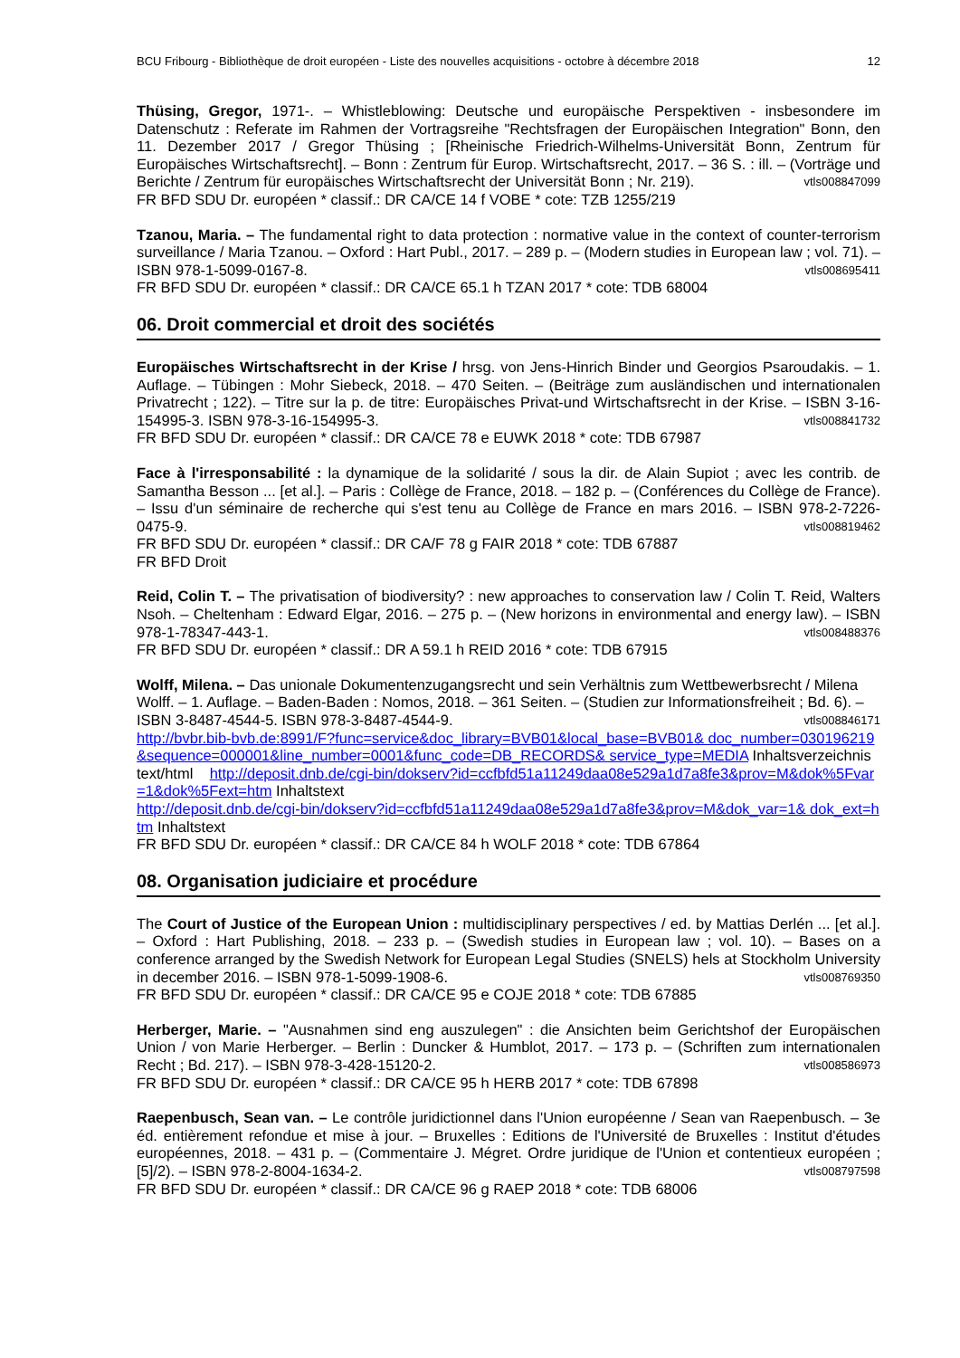BCU Fribourg - Bibliothèque de droit européen - Liste des nouvelles acquisitions - octobre à décembre 2018 12
Thüsing, Gregor, 1971-. – Whistleblowing: Deutsche und europäische Perspektiven - insbesondere im Datenschutz : Referate im Rahmen der Vortragsreihe "Rechtsfragen der Europäischen Integration" Bonn, den 11. Dezember 2017 / Gregor Thüsing ; [Rheinische Friedrich-Wilhelms-Universität Bonn, Zentrum für Europäisches Wirtschaftsrecht]. – Bonn : Zentrum für Europ. Wirtschaftsrecht, 2017. – 36 S. : ill. – (Vorträge und Berichte / Zentrum für europäisches Wirtschaftsrecht der Universität Bonn ; Nr. 219). vtls008847099
FR BFD SDU Dr. européen * classif.: DR CA/CE 14 f VOBE * cote: TZB 1255/219
Tzanou, Maria. – The fundamental right to data protection : normative value in the context of counter-terrorism surveillance / Maria Tzanou. – Oxford : Hart Publ., 2017. – 289 p. – (Modern studies in European law ; vol. 71). – ISBN 978-1-5099-0167-8. vtls008695411
FR BFD SDU Dr. européen * classif.: DR CA/CE 65.1 h TZAN 2017 * cote: TDB 68004
06. Droit commercial et droit des sociétés
Europäisches Wirtschaftsrecht in der Krise / hrsg. von Jens-Hinrich Binder und Georgios Psaroudakis. – 1. Auflage. – Tübingen : Mohr Siebeck, 2018. – 470 Seiten. – (Beiträge zum ausländischen und internationalen Privatrecht ; 122). – Titre sur la p. de titre: Europäisches Privat-und Wirtschaftsrecht in der Krise. – ISBN 3-16-154995-3. ISBN 978-3-16-154995-3. vtls008841732
FR BFD SDU Dr. européen * classif.: DR CA/CE 78 e EUWK 2018 * cote: TDB 67987
Face à l'irresponsabilité : la dynamique de la solidarité / sous la dir. de Alain Supiot ; avec les contrib. de Samantha Besson ... [et al.]. – Paris : Collège de France, 2018. – 182 p. – (Conférences du Collège de France). – Issu d'un séminaire de recherche qui s'est tenu au Collège de France en mars 2016. – ISBN 978-2-7226-0475-9. vtls008819462
FR BFD SDU Dr. européen * classif.: DR CA/F 78 g FAIR 2018 * cote: TDB 67887
FR BFD Droit
Reid, Colin T. – The privatisation of biodiversity? : new approaches to conservation law / Colin T. Reid, Walters Nsoh. – Cheltenham : Edward Elgar, 2016. – 275 p. – (New horizons in environmental and energy law). – ISBN 978-1-78347-443-1. vtls008488376
FR BFD SDU Dr. européen * classif.: DR A 59.1 h REID 2016 * cote: TDB 67915
Wolff, Milena. – Das unionale Dokumentenzugangsrecht und sein Verhältnis zum Wettbewerbsrecht / Milena Wolff. – 1. Auflage. – Baden-Baden : Nomos, 2018. – 361 Seiten. – (Studien zur Informationsfreiheit ; Bd. 6). – ISBN 3-8487-4544-5. ISBN 978-3-8487-4544-9. vtls008846171
http://bvbr.bib-bvb.de:8991/F?func=service&doc_library=BVB01&local_base=BVB01& doc_number=030196219&sequence=000001&line_number=0001&func_code=DB_RECORDS& service_type=MEDIA Inhaltsverzeichnis
text/html http://deposit.dnb.de/cgi-bin/dokserv?id=ccfbfd51a11249daa08e529a1d7a8fe3&prov=M&dok%5Fvar=1&dok%5Fext=htm Inhaltstext
http://deposit.dnb.de/cgi-bin/dokserv?id=ccfbfd51a11249daa08e529a1d7a8fe3&prov=M&dok_var=1& dok_ext=htm Inhaltstext
FR BFD SDU Dr. européen * classif.: DR CA/CE 84 h WOLF 2018 * cote: TDB 67864
08. Organisation judiciaire et procédure
The Court of Justice of the European Union : multidisciplinary perspectives / ed. by Mattias Derlén ... [et al.]. – Oxford : Hart Publishing, 2018. – 233 p. – (Swedish studies in European law ; vol. 10). – Bases on a conference arranged by the Swedish Network for European Legal Studies (SNELS) hels at Stockholm University in december 2016. – ISBN 978-1-5099-1908-6. vtls008769350
FR BFD SDU Dr. européen * classif.: DR CA/CE 95 e COJE 2018 * cote: TDB 67885
Herberger, Marie. – "Ausnahmen sind eng auszulegen" : die Ansichten beim Gerichtshof der Europäischen Union / von Marie Herberger. – Berlin : Duncker & Humblot, 2017. – 173 p. – (Schriften zum internationalen Recht ; Bd. 217). – ISBN 978-3-428-15120-2. vtls008586973
FR BFD SDU Dr. européen * classif.: DR CA/CE 95 h HERB 2017 * cote: TDB 67898
Raepenbusch, Sean van. – Le contrôle juridictionnel dans l'Union européenne / Sean van Raepenbusch. – 3e éd. entièrement refondue et mise à jour. – Bruxelles : Editions de l'Université de Bruxelles : Institut d'études européennes, 2018. – 431 p. – (Commentaire J. Mégret. Ordre juridique de l'Union et contentieux européen ; [5]/2). – ISBN 978-2-8004-1634-2. vtls008797598
FR BFD SDU Dr. européen * classif.: DR CA/CE 96 g RAEP 2018 * cote: TDB 68006